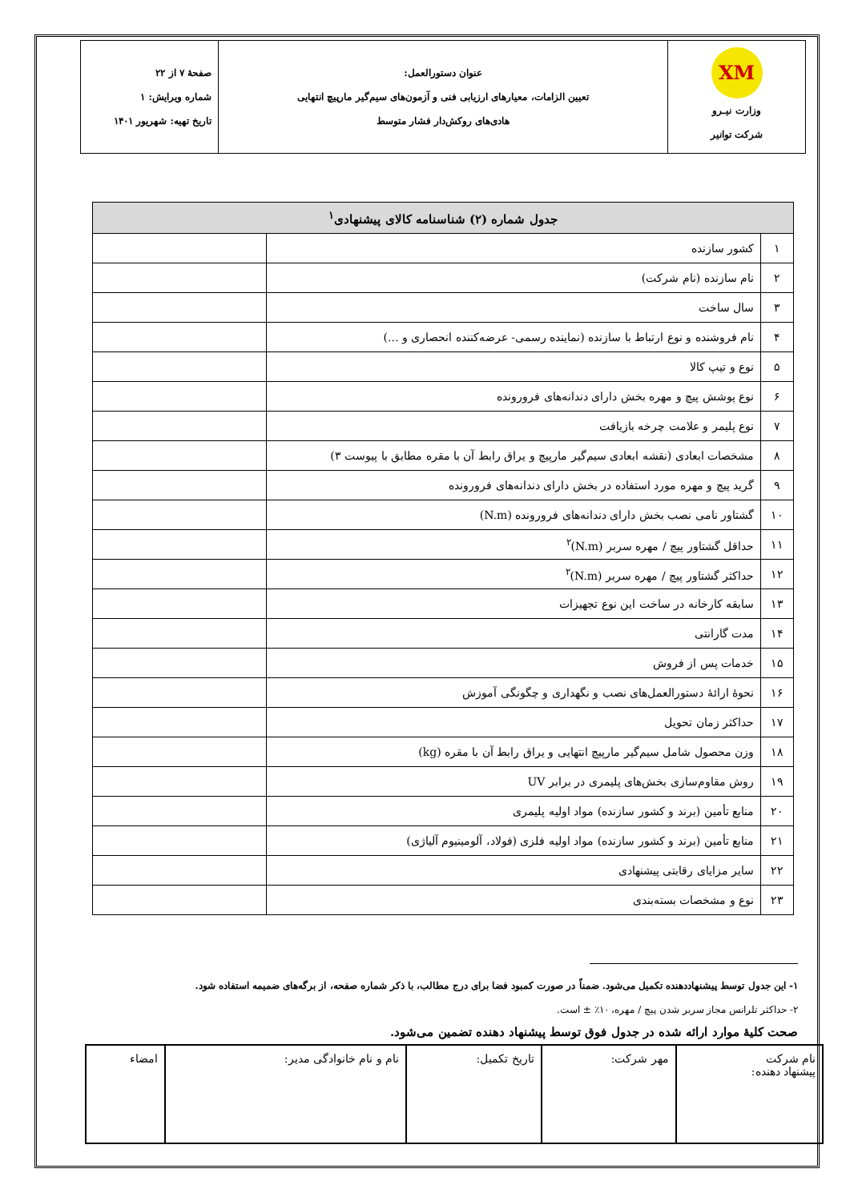| XM وزارت نیـرو شرکت توانیر | عنوان دستورالعمل: تعیین الزامات، معیارهای ارزیابی فنی و آزمون‌های سیم‌گیر مارپیچ انتهایی هادی‌های روکش‌دار فشار متوسط | صفحهٔ ۷ از ۲۲ شماره ویرایش: ۱ تاریخ تهیه: شهریور ۱۴۰۱ |
| جدول شماره (۲) شناسنامه کالای پیشنهادی<sup>۱</sup> | | |
| --- | --- | --- |
| ۱ | کشور سازنده | |
| ۲ | نام سازنده (نام شرکت) | |
| ۳ | سال ساخت | |
| ۴ | نام فروشنده و نوع ارتباط با سازنده (نماینده رسمی- عرضه‌کننده انحصاری و ...) | |
| ۵ | نوع و تیپ کالا | |
| ۶ | نوع پوشش پیچ و مهره بخش دارای دندانه‌های فرورونده | |
| ۷ | نوع پلیمر و علامت چرخه بازیافت | |
| ۸ | مشخصات ابعادی (نقشه ابعادی سیم‌گیر مارپیچ و یراق رابط آن با مقره مطابق با پیوست ۳) | |
| ۹ | گرید پیچ و مهره مورد استفاده در بخش دارای دندانه‌های فرورونده | |
| ۱۰ | گشتاور نامی نصب بخش دارای دندانه‌های فرورونده (N.m) | |
| ۱۱ | حداقل گشتاور پیچ / مهره سربر (N.m)<sup>۲</sup> | |
| ۱۲ | حداکثر گشتاور پیچ / مهره سربر (N.m)<sup>۲</sup> | |
| ۱۳ | سابقه کارخانه در ساخت این نوع تجهیزات | |
| ۱۴ | مدت گارانتی | |
| ۱۵ | خدمات پس از فروش | |
| ۱۶ | نحوهٔ ارائهٔ دستورالعمل‌های نصب و نگهداری و چگونگی آموزش | |
| ۱۷ | حداکثر زمان تحویل | |
| ۱۸ | وزن محصول شامل سیم‌گیر مارپیچ انتهایی و یراق رابط آن با مقره (kg) | |
| ۱۹ | روش مقاوم‌سازی بخش‌های پلیمری در برابر UV | |
| ۲۰ | منابع تأمین (برند و کشور سازنده) مواد اولیه پلیمری | |
| ۲۱ | منابع تأمین (برند و کشور سازنده) مواد اولیه فلزی (فولاد، آلومینیوم آلیاژی) | |
| ۲۲ | سایر مزایای رقابتی پیشنهادی | |
| ۲۳ | نوع و مشخصات بسته‌بندی | |
۱- این جدول توسط پیشنهاددهنده تکمیل می‌شود. ضمناً در صورت کمبود فضا برای درج مطالب، با ذکر شماره صفحه، از برگه‌های ضمیمه استفاده شود.
۲- حداکثر تلرانس مجاز سربر شدن پیچ / مهره، ۱۰٪ ± است.
صحت کلیهٔ موارد ارائه شده در جدول فوق توسط پیشنهاد دهنده تضمین می‌شود.
| نام شرکت پیشنهاد دهنده: | مهر شرکت: | تاریخ تکمیل: | نام و نام خانوادگی مدیر: | امضاء |